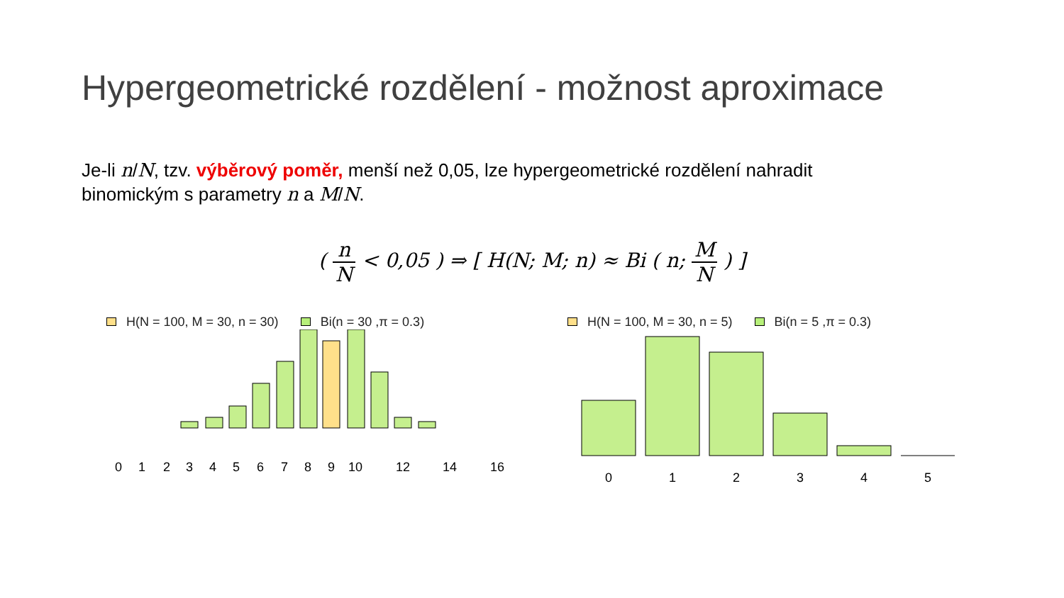Hypergeometrické rozdělení - možnost aproximace
Je-li n/N, tzv. výběrový poměr, menší než 0,05, lze hypergeometrické rozdělení nahradit binomickým s parametry n a M/N.
( n N < 0,05 ) ⇒ [ H(N; M; n) ≈ Bi ( n; M N ) ]
H(N = 100, M = 30, n = 30) Bi(n = 30 ,π = 0.3)
0
1
2
3
4
5
6
7
8
9
10
12
14
16
H(N = 100, M = 30, n = 5) Bi(n = 5 ,π = 0.3)
0
1
2
3
4
5